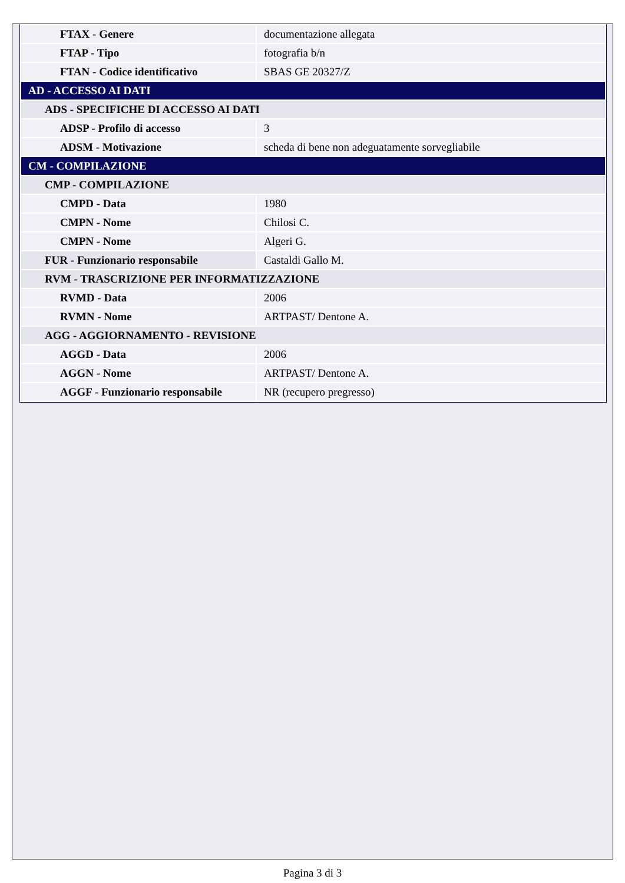| FTAX - Genere | documentazione allegata |
| FTAP - Tipo | fotografia b/n |
| FTAN - Codice identificativo | SBAS GE 20327/Z |
| AD - ACCESSO AI DATI | |
| ADS - SPECIFICHE DI ACCESSO AI DATI | |
| ADSP - Profilo di accesso | 3 |
| ADSM - Motivazione | scheda di bene non adeguatamente sorvegliabile |
| CM - COMPILAZIONE | |
| CMP - COMPILAZIONE | |
| CMPD - Data | 1980 |
| CMPN - Nome | Chilosi C. |
| CMPN - Nome | Algeri G. |
| FUR - Funzionario responsabile | Castaldi Gallo M. |
| RVM - TRASCRIZIONE PER INFORMATIZZAZIONE | |
| RVMD - Data | 2006 |
| RVMN - Nome | ARTPAST/ Dentone A. |
| AGG - AGGIORNAMENTO - REVISIONE | |
| AGGD - Data | 2006 |
| AGGN - Nome | ARTPAST/ Dentone A. |
| AGGF - Funzionario responsabile | NR (recupero pregresso) |
Pagina 3 di 3